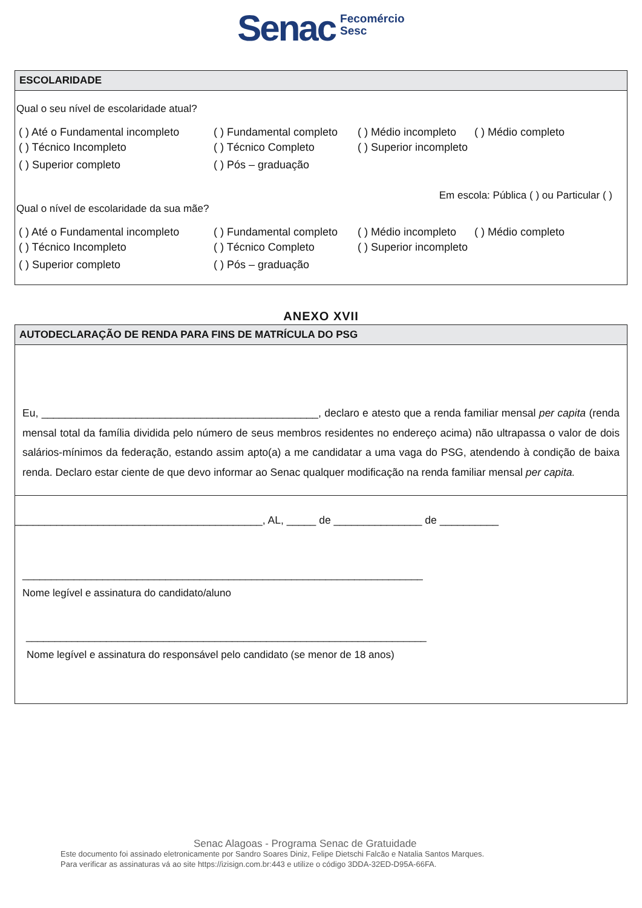Senac Fecomércio
Sesc
ESCOLARIDADE
Qual o seu nível de escolaridade atual?
( ) Até o Fundamental incompleto ( ) Fundamental completo ( ) Médio incompleto ( ) Médio completo
( ) Técnico Incompleto ( ) Técnico Completo ( ) Superior incompleto
( ) Superior completo ( ) Pós – graduação
Em escola: Pública ( ) ou Particular ( )
Qual o nível de escolaridade da sua mãe?
( ) Até o Fundamental incompleto ( ) Fundamental completo ( ) Médio incompleto ( ) Médio completo
( ) Técnico Incompleto ( ) Técnico Completo ( ) Superior incompleto
( ) Superior completo ( ) Pós – graduação
ANEXO XVII
AUTODECLARAÇÃO DE RENDA PARA FINS DE MATRÍCULA DO PSG
Eu, _______________________________________________, declaro e atesto que a renda familiar mensal per capita (renda mensal total da família dividida pelo número de seus membros residentes no endereço acima) não ultrapassa o valor de dois salários-mínimos da federação, estando assim apto(a) a me candidatar a uma vaga do PSG, atendendo à condição de baixa renda. Declaro estar ciente de que devo informar ao Senac qualquer modificação na renda familiar mensal per capita.
__________________________________________, AL, _____ de _______________ de __________
______________________________________________________________________
Nome legível e assinatura do candidato/aluno
______________________________________________________________________
Nome legível e assinatura do responsável pelo candidato (se menor de 18 anos)
Senac Alagoas - Programa Senac de Gratuidade
Este documento foi assinado eletronicamente por Sandro Soares Diniz, Felipe Dietschi Falcão e Natalia Santos Marques.
Para verificar as assinaturas vá ao site https://izisign.com.br:443 e utilize o código 3DDA-32ED-D95A-66FA.